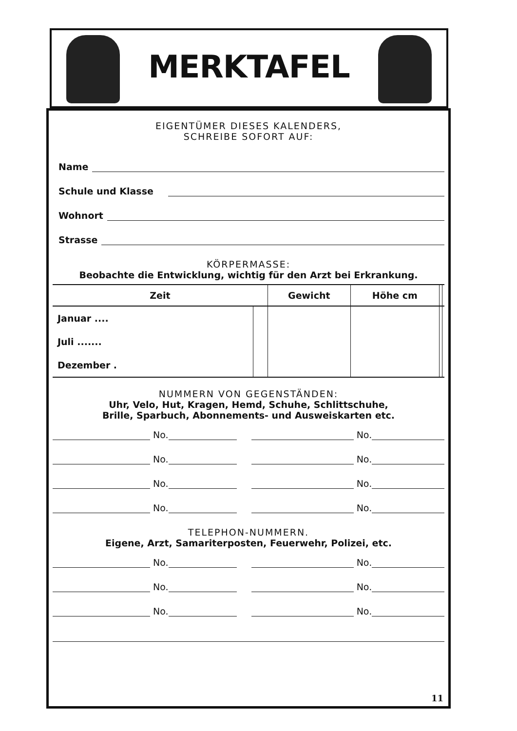MERKTAFEL
EIGENTÜMER DIESES KALENDERS,
SCHREIBE SOFORT AUF:
Name
Schule und Klasse
Wohnort
Strasse
KÖRPERMASSE:
Beobachte die Entwicklung, wichtig für den Arzt bei Erkrankung.
| Zeit | | Gewicht | Höhe cm | | |
| --- | --- | --- | --- | --- | --- |
| Januar .... | | | | | |
| Juli ....... | | | | | |
| Dezember . | | | | | |
NUMMERN VON GEGENSTÄNDEN:
Uhr, Velo, Hut, Kragen, Hemd, Schuhe, Schlittschuhe,
Brille, Sparbuch, Abonnements- und Ausweiskarten etc.
No.
No.
No.
No.
No.
No.
No.
No.
TELEPHON-NUMMERN.
Eigene, Arzt, Samariterposten, Feuerwehr, Polizei, etc.
No.
No.
No.
No.
No.
No.
11